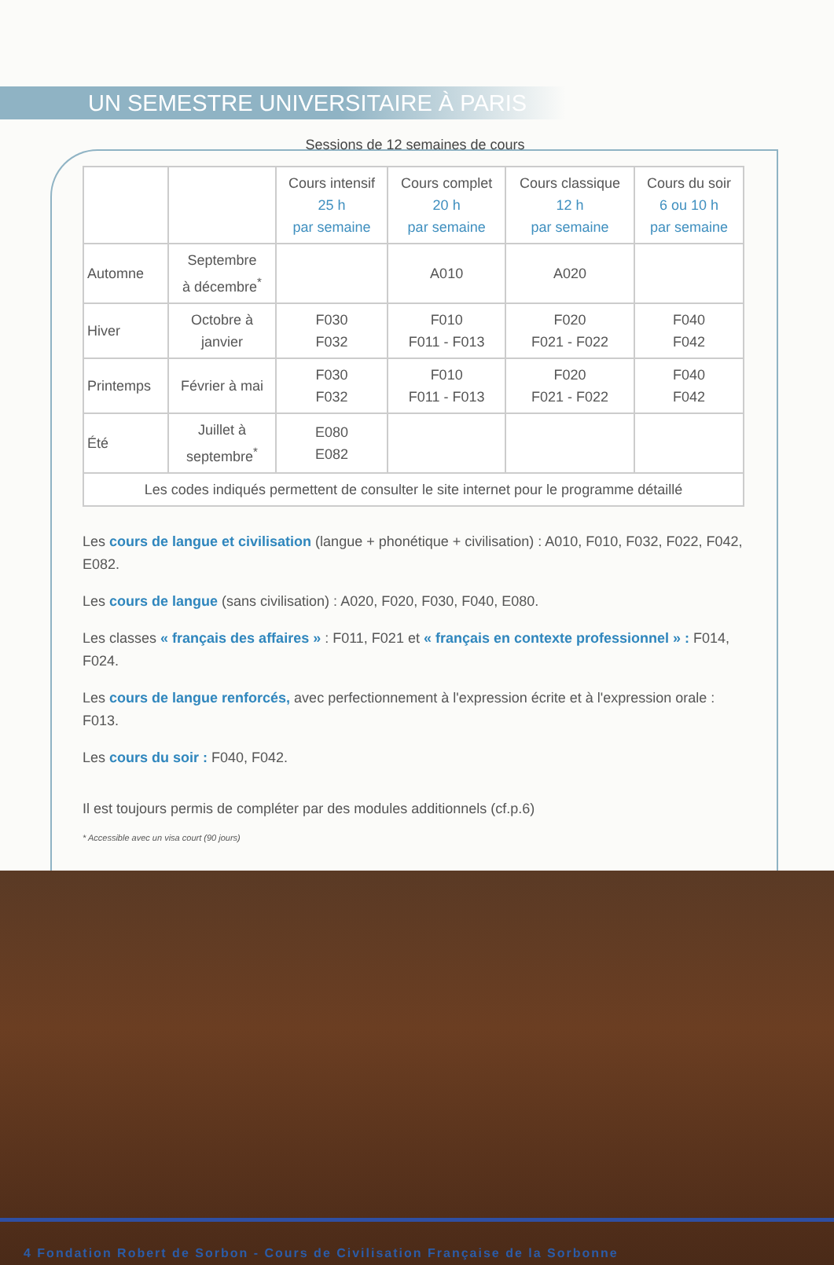UN SEMESTRE UNIVERSITAIRE À PARIS
Sessions de 12 semaines de cours
| | | Cours intensif 25 h par semaine | Cours complet 20 h par semaine | Cours classique 12 h par semaine | Cours du soir 6 ou 10 h par semaine |
| --- | --- | --- | --- | --- | --- |
| Automne | Septembre à décembre<sup>*</sup> | | A010 | A020 | |
| Hiver | Octobre à janvier | F030 F032 | F010 F011 - F013 | F020 F021 - F022 | F040 F042 |
| Printemps | Février à mai | F030 F032 | F010 F011 - F013 | F020 F021 - F022 | F040 F042 |
| Été | Juillet à septembre<sup>*</sup> | E080 E082 | | | |
| Les codes indiqués permettent de consulter le site internet pour le programme détaillé | | | | | |
Les cours de langue et civilisation (langue + phonétique + civilisation) : A010, F010, F032, F022, F042, E082.
Les cours de langue (sans civilisation) : A020, F020, F030, F040, E080.
Les classes « français des affaires » : F011, F021 et « français en contexte professionnel » : F014, F024.
Les cours de langue renforcés, avec perfectionnement à l'expression écrite et à l'expression orale : F013.
Les cours du soir : F040, F042.
Il est toujours permis de compléter par des modules additionnels (cf.p.6)
* Accessible avec un visa court (90 jours)
4 Fondation Robert de Sorbon - Cours de Civilisation Française de la Sorbonne